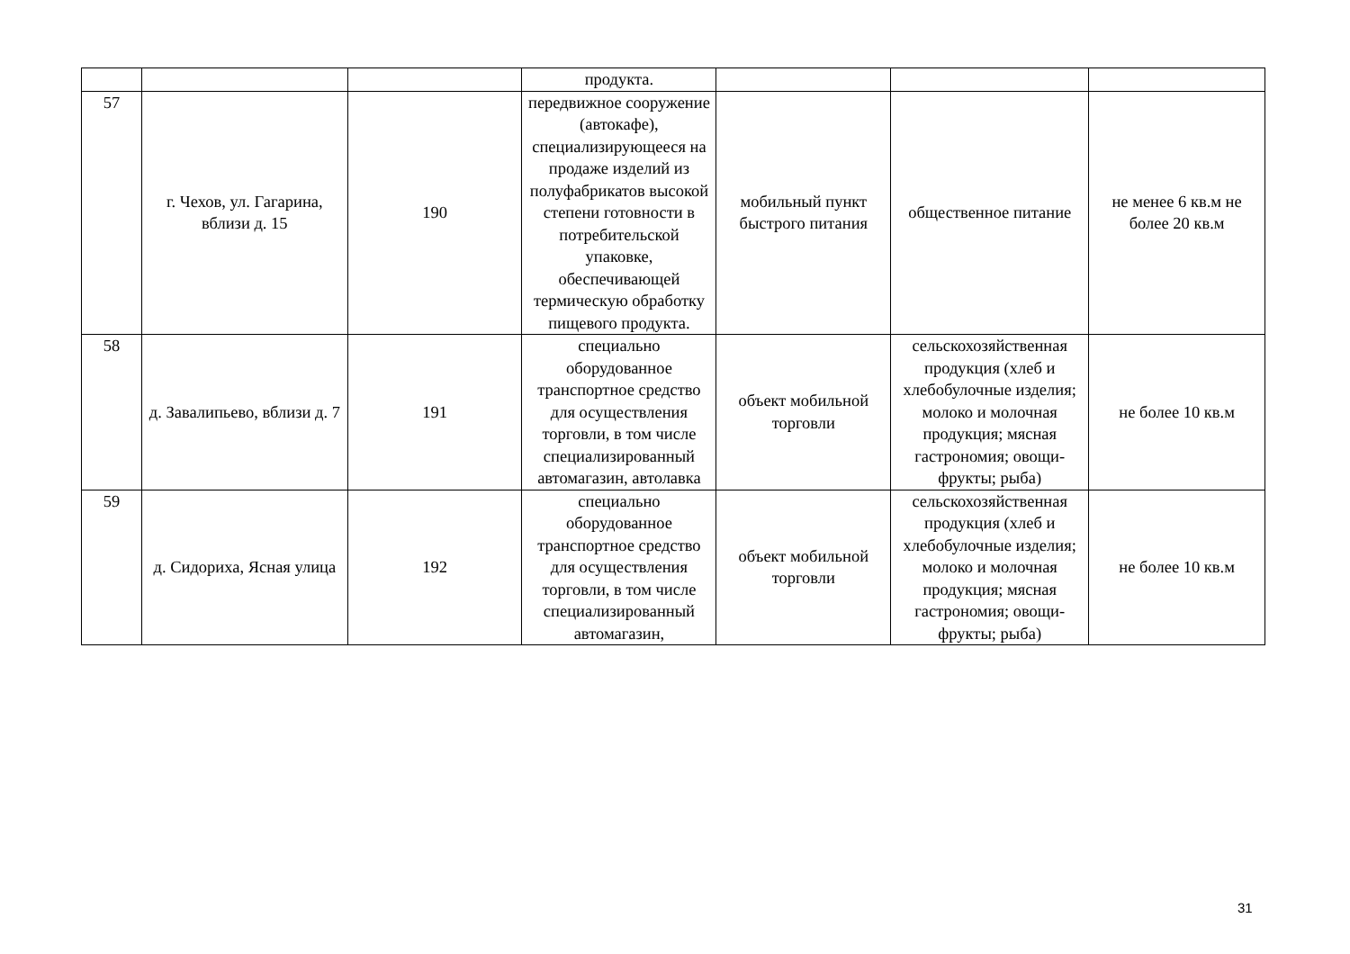| | | | продукта. | | | |
| 57 | г. Чехов, ул. Гагарина, вблизи д. 15 | 190 | передвижное сооружение (автокафе), специализирующееся на продаже изделий из полуфабрикатов высокой степени готовности в потребительской упаковке, обеспечивающей термическую обработку пищевого продукта. | мобильный пункт быстрого питания | общественное питание | не менее 6 кв.м не более 20 кв.м |
| 58 | д. Завалипьево, вблизи д. 7 | 191 | специально оборудованное транспортное средство для осуществления торговли, в том числе специализированный автомагазин, автолавка | объект мобильной торговли | сельскохозяйственная продукция (хлеб и хлебобулочные изделия; молоко и молочная продукция; мясная гастрономия; овощи-фрукты; рыба) | не более 10 кв.м |
| 59 | д. Сидориха, Ясная улица | 192 | специально оборудованное транспортное средство для осуществления торговли, в том числе специализированный автомагазин, | объект мобильной торговли | сельскохозяйственная продукция (хлеб и хлебобулочные изделия; молоко и молочная продукция; мясная гастрономия; овощи-фрукты; рыба) | не более 10 кв.м |
31